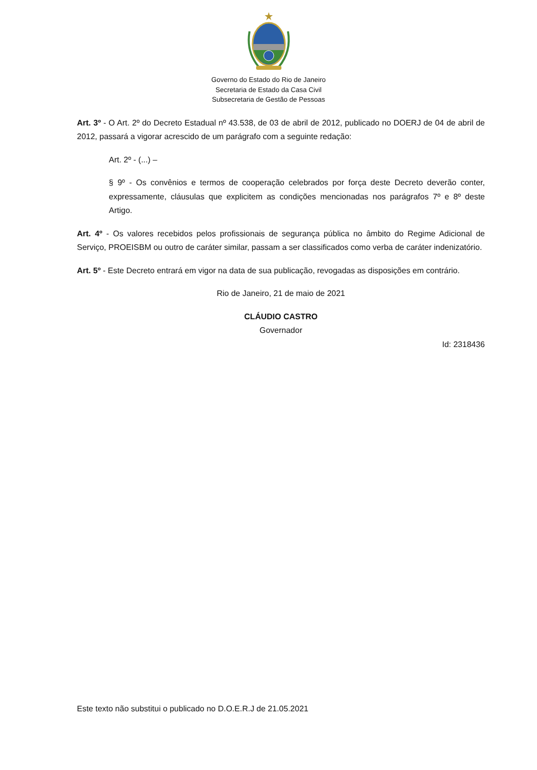Governo do Estado do Rio de Janeiro
Secretaria de Estado da Casa Civil
Subsecretaria de Gestão de Pessoas
Art. 3º - O Art. 2º do Decreto Estadual nº 43.538, de 03 de abril de 2012, publicado no DOERJ de 04 de abril de 2012, passará a vigorar acrescido de um parágrafo com a seguinte redação:
Art. 2º - (...) –
§ 9º - Os convênios e termos de cooperação celebrados por força deste Decreto deverão conter, expressamente, cláusulas que explicitem as condições mencionadas nos parágrafos 7º e 8º deste Artigo.
Art. 4º - Os valores recebidos pelos profissionais de segurança pública no âmbito do Regime Adicional de Serviço, PROEISBM ou outro de caráter similar, passam a ser classificados como verba de caráter indenizatório.
Art. 5º - Este Decreto entrará em vigor na data de sua publicação, revogadas as disposições em contrário.
Rio de Janeiro, 21 de maio de 2021
CLÁUDIO CASTRO
Governador
Id: 2318436
Este texto não substitui o publicado no D.O.E.R.J de 21.05.2021